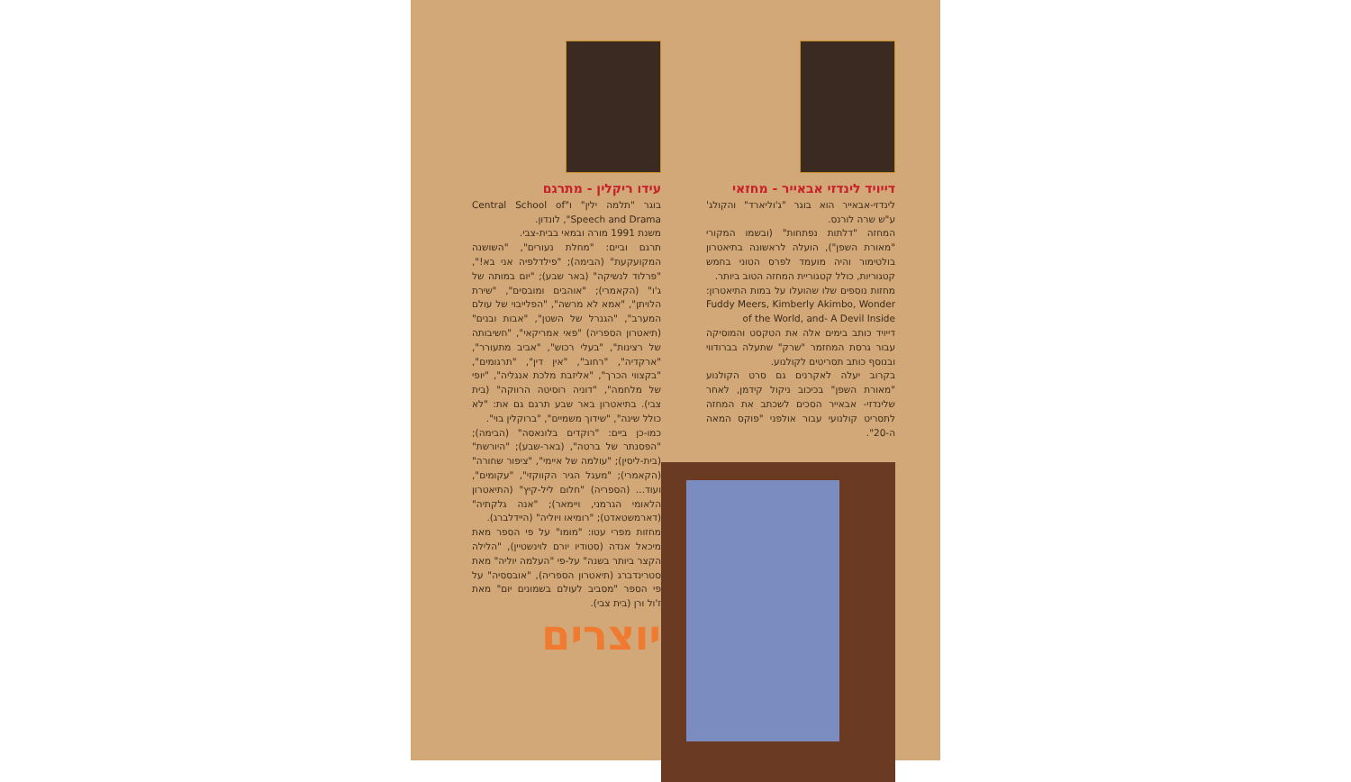דייויד לינדזי אבאייר - מחזאי
לינדזי-אבאייר הוא בוגר "ג'וליארד" והקולג' ע"ש שרה לורנס.
המחזה "דלתות נפתחות" (ובשמו המקורי "מאורת השפן"), הועלה לראשונה בתיאטרון בולטימור והיה מועמד לפרס הטוני בחמש קטגוריות, כולל קטגוריית המחזה הטוב ביותר.
מחזות נוספים שלו שהועלו על במות התיאטרון: Fuddy Meers, Kimberly Akimbo, Wonder of the World, and- A Devil Inside
דייויד כותב בימים אלה את הטקסט והמוסיקה עבור גרסת המחזמר "שרק" שתעלה בברודווי ובנוסף כותב תסריטים לקולנוע.
בקרוב יעלה לאקרנים גם סרט הקולנוע "מאורת השפן" בכיכוב ניקול קידמן, לאחר שלינדזי- אבאייר הסכים לשכתב את המחזה לתסריט קולנועי עבור אולפני "פוקס המאה ה-20".
עידו ריקלין - מתרגם
בוגר "תלמה ילין" ו"Central School of Speech and Drama", לונדון.
משנת 1991 מורה ובמאי בבית-צבי.
תרגם וביים: "מחלת נעורים", "השושנה המקועקעת" (הבימה); "פילדלפיה אני בא!", "פרלוד לנשיקה" (באר שבע); "יום במותה של ג'ו" (הקאמרי); "אוהבים ומובסים", "שירת הלויתן", "אמא לא מרשה", "הפלייבוי של עולם המערב", "הגנרל של השטן", "אבות ובנים" (תיאטרון הספריה) "פאי אמריקאי", "חשיבותה של רצינות", "בעלי רכוש", "אביב מתעורר", "ארקדיה", "רחוב", "אין דין", "תרגומים", "בקצווי הכרך", "אליזבת מלכת אנגליה", "יופי של מלחמה", "דוניה רוסיטה הרווקה" (בית צבי). בתיאטרון באר שבע תרגם גם את: "לא כולל שינה", "שידוך משמיים", "ברוקלין בוי".
כמו-כן ביים: "רוקדים בלונאסה" (הבימה); "הפסנתר של ברטה", (באר-שבע); "היורשת" (בית-ליסין); "עולמה של איימי", "ציפור שחורה" (הקאמרי); "מעגל הגיר הקווקזי", "עקומים", ועוד... (הספריה) "חלום ליל-קיץ" (התיאטרון הלאומי הגרמני, ויימאר); "אנה גלקתיה" (דארמשטאדט); "רומיאו ויוליה" (היידלברג).
מחזות מפרי עטו: "מומו" על פי הספר מאת מיכאל אנדה (סטודיו יורם לוינשטיין), "הלילה הקצר ביותר בשנה" על-פי "העלמה יוליה" מאת סטרינדברג (תיאטרון הספריה), "אובססיה" על פי הספר "מסביב לעולם בשמונים יום" מאת ז'ול ורן (בית צבי).
יוצרים